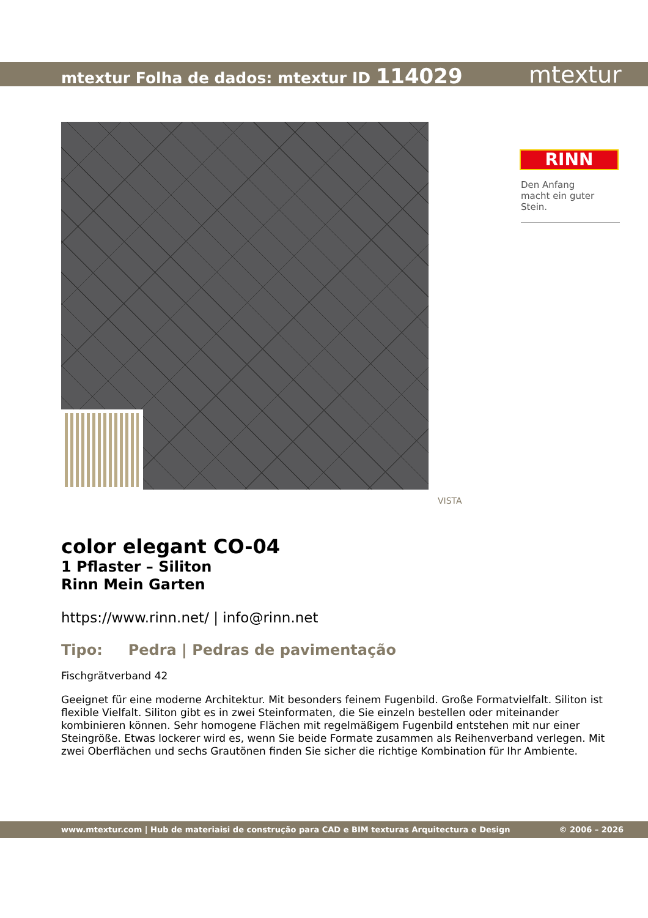mtextur Folha de dados: mtextur ID 114029
mtextur
RINN
Den Anfang
macht ein guter Stein.
VISTA
color elegant CO-04
1 Pflaster – Siliton
Rinn Mein Garten
https://www.rinn.net/ | info@rinn.net
Tipo: Pedra | Pedras de pavimentação
Fischgrätverband 42
Geeignet für eine moderne Architektur. Mit besonders feinem Fugenbild. Große Formatvielfalt. Siliton ist flexible Vielfalt. Siliton gibt es in zwei Steinformaten, die Sie einzeln bestellen oder miteinander kombinieren können. Sehr homogene Flächen mit regelmäßigem Fugenbild entstehen mit nur einer Steingröße. Etwas lockerer wird es, wenn Sie beide Formate zusammen als Reihenverband verlegen. Mit zwei Oberflächen und sechs Grautönen finden Sie sicher die richtige Kombination für Ihr Ambiente.
www.mtextur.com | Hub de materiaisi de construção para CAD e BIM texturas Arquitectura e Design © 2006 – 2026